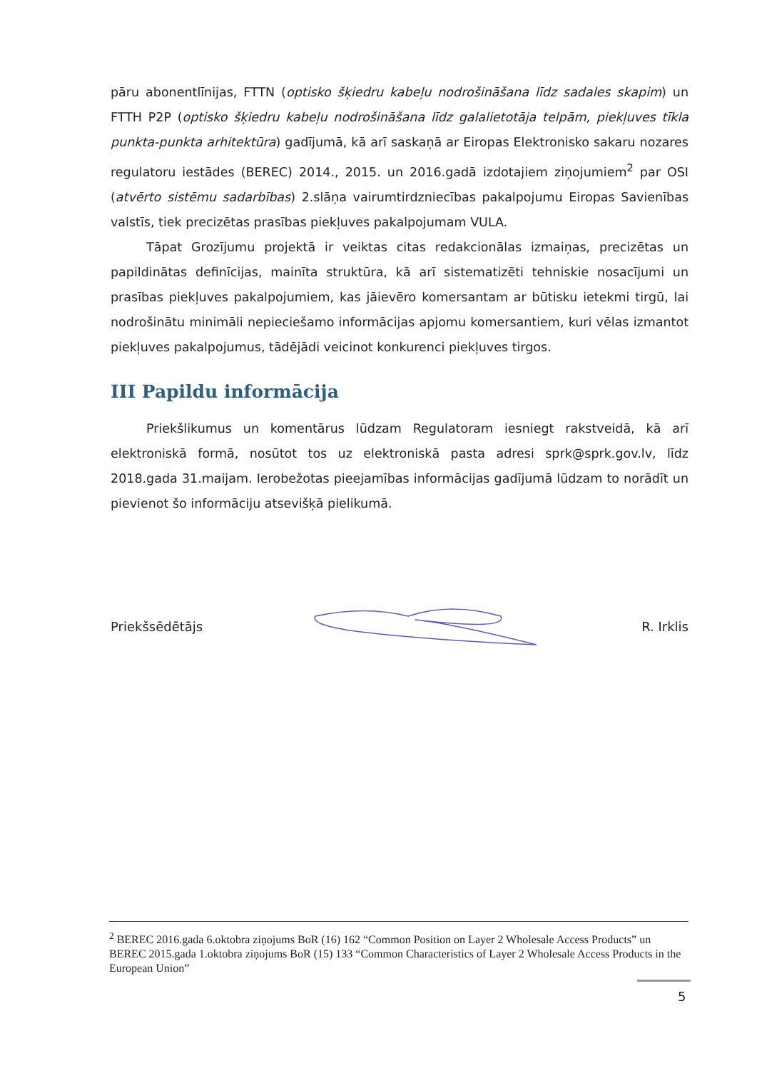pāru abonentlīnijas, FTTN (optisko šķiedru kabeļu nodrošināšana līdz sadales skapim) un FTTH P2P (optisko šķiedru kabeļu nodrošināšana līdz galalietotāja telpām, piekļuves tīkla punkta-punkta arhitektūra) gadījumā, kā arī saskaņā ar Eiropas Elektronisko sakaru nozares regulatoru iestādes (BEREC) 2014., 2015. un 2016.gadā izdotajiem ziņojumiem<sup>2</sup> par OSI (atvērto sistēmu sadarbības) 2.slāņa vairumtirdzniecības pakalpojumu Eiropas Savienības valstīs, tiek precizētas prasības piekļuves pakalpojumam VULA.
Tāpat Grozījumu projektā ir veiktas citas redakcionālas izmaiņas, precizētas un papildinātas definīcijas, mainīta struktūra, kā arī sistematizēti tehniskie nosacījumi un prasības piekļuves pakalpojumiem, kas jāievēro komersantam ar būtisku ietekmi tirgū, lai nodrošinātu minimāli nepieciešamo informācijas apjomu komersantiem, kuri vēlas izmantot piekļuves pakalpojumus, tādējādi veicinot konkurenci piekļuves tirgos.
III Papildu informācija
Priekšlikumus un komentārus lūdzam Regulatoram iesniegt rakstveidā, kā arī elektroniskā formā, nosūtot tos uz elektroniskā pasta adresi sprk@sprk.gov.lv, līdz 2018.gada 31.maijam. Ierobežotas pieejamības informācijas gadījumā lūdzam to norādīt un pievienot šo informāciju atsevišķā pielikumā.
Priekšsēdētājs R. Irklis
<sup>2</sup> BEREC 2016.gada 6.oktobra ziņojums BoR (16) 162 “Common Position on Layer 2 Wholesale Access Products” un BEREC 2015.gada 1.oktobra ziņojums BoR (15) 133 “Common Characteristics of Layer 2 Wholesale Access Products in the European Union”
5